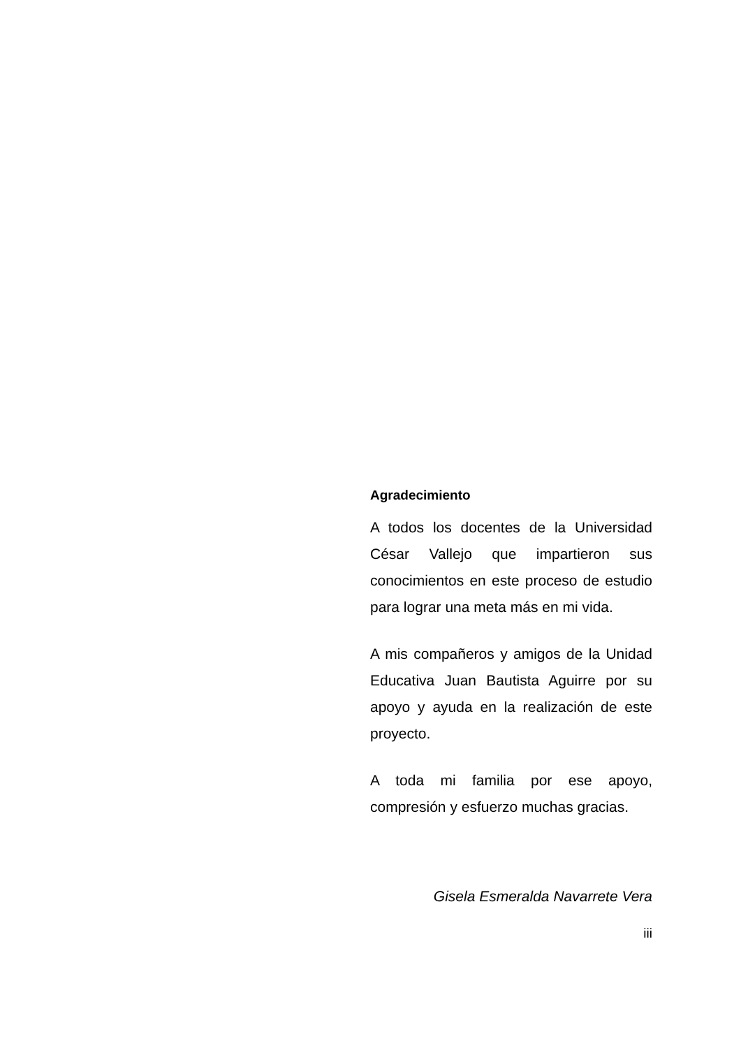Agradecimiento
A todos los docentes de la Universidad César Vallejo que impartieron sus conocimientos en este proceso de estudio para lograr una meta más en mi vida.
A mis compañeros y amigos de la Unidad Educativa Juan Bautista Aguirre por su apoyo y ayuda en la realización de este proyecto.
A toda mi familia por ese apoyo, compresión y esfuerzo muchas gracias.
Gisela Esmeralda Navarrete Vera
iii